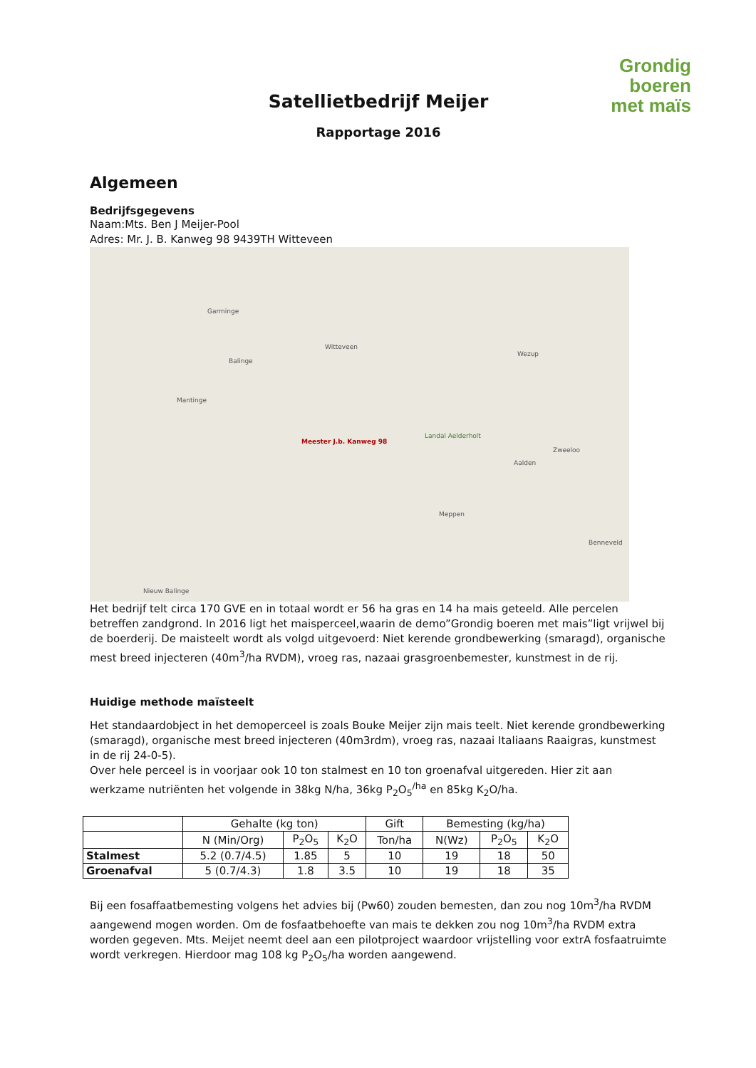Grondig boeren
met maïs
Satellietbedrijf Meijer
Rapportage 2016
Algemeen
Bedrijfsgegevens
Naam:Mts. Ben J Meijer-Pool
Adres: Mr. J. B. Kanweg 98 9439TH Witteveen
Garminge
Witteveen
Balinge
Mantinge
Meester J.b. Kanweg 98
Landal Aelderholt
Wezup
Zweeloo
Aalden
Meppen
Benneveld
Nieuw Balinge
Het bedrijf telt circa 170 GVE en in totaal wordt er 56 ha gras en 14 ha mais geteeld. Alle percelen betreffen zandgrond. In 2016 ligt het maisperceel,waarin de demo”Grondig boeren met mais”ligt vrijwel bij de boerderij. De maisteelt wordt als volgd uitgevoerd: Niet kerende grondbewerking (smaragd), organische mest breed injecteren (40m<sup>3</sup>/ha RVDM), vroeg ras, nazaai grasgroenbemester, kunstmest in de rij.
Huidige methode maïsteelt
Het standaardobject in het demoperceel is zoals Bouke Meijer zijn mais teelt. Niet kerende grondbewerking (smaragd), organische mest breed injecteren (40m3rdm), vroeg ras, nazaai Italiaans Raaigras, kunstmest in de rij 24-0-5).
Over hele perceel is in voorjaar ook 10 ton stalmest en 10 ton groenafval uitgereden. Hier zit aan werkzame nutriënten het volgende in 38kg N/ha, 36kg P<sub>2</sub>O<sub>5</sub><sup>/ha</sup> en 85kg K<sub>2</sub>O/ha.
| | Gehalte (kg ton) | | | Gift | Bemesting (kg/ha) | | |
| --- | --- | --- | --- | --- | --- | --- | --- |
| | N (Min/Org) | P<sub>2</sub>O<sub>5</sub> | K<sub>2</sub>O | Ton/ha | N(Wz) | P<sub>2</sub>O<sub>5</sub> | K<sub>2</sub>O |
| Stalmest | 5.2 (0.7/4.5) | 1.85 | 5 | 10 | 19 | 18 | 50 |
| Groenafval | 5 (0.7/4.3) | 1.8 | 3.5 | 10 | 19 | 18 | 35 |
Bij een fosaffaatbemesting volgens het advies bij (Pw60) zouden bemesten, dan zou nog 10m<sup>3</sup>/ha RVDM aangewend mogen worden. Om de fosfaatbehoefte van mais te dekken zou nog 10m<sup>3</sup>/ha RVDM extra worden gegeven. Mts. Meijet neemt deel aan een pilotproject waardoor vrijstelling voor extrA fosfaatruimte wordt verkregen. Hierdoor mag 108 kg P<sub>2</sub>O<sub>5</sub>/ha worden aangewend.